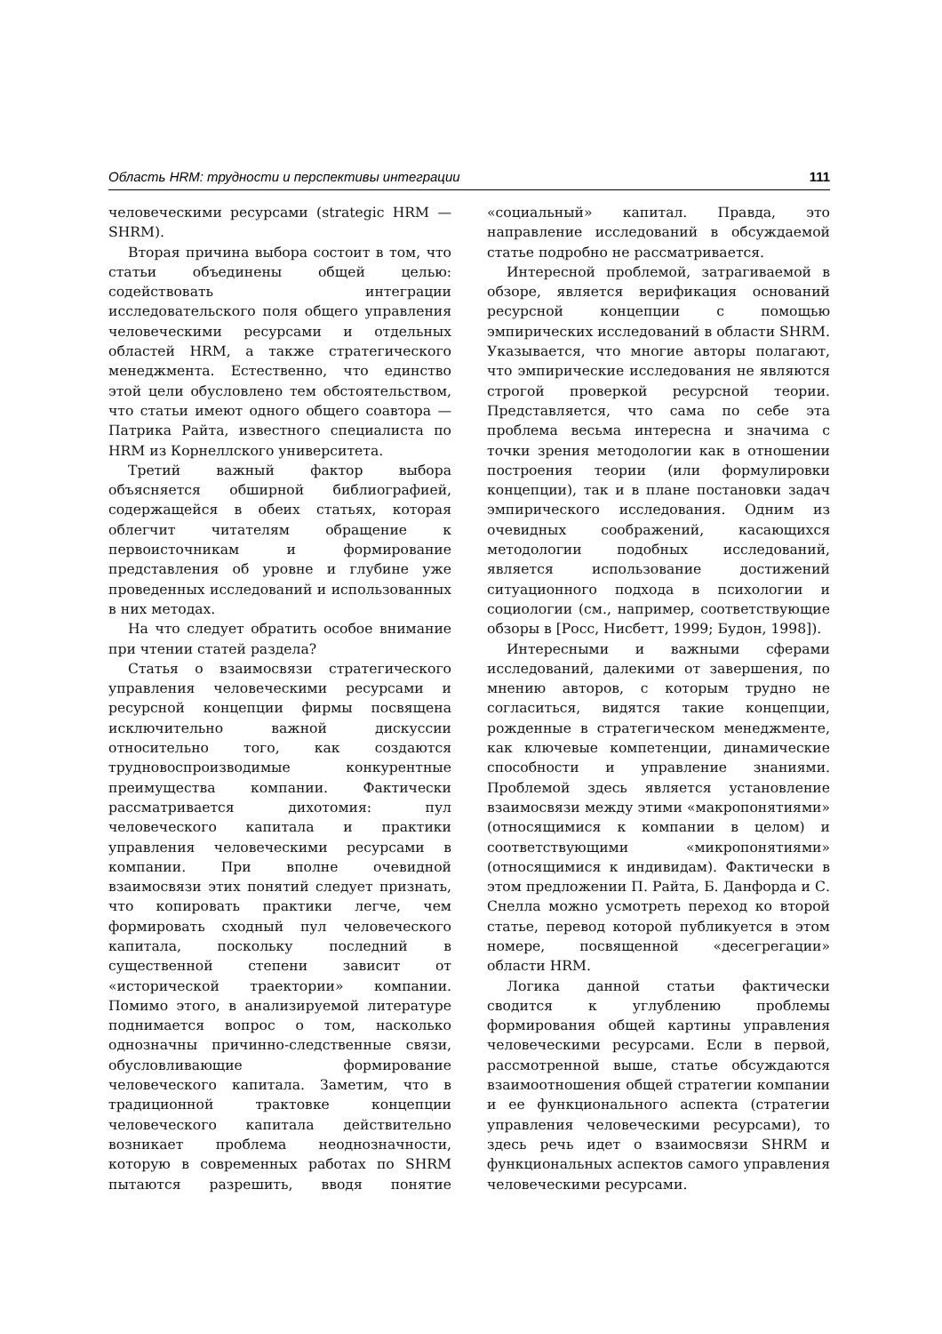Область HRM: трудности и перспективы интеграции 111
человеческими ресурсами (strategic HRM — SHRM).
Вторая причина выбора состоит в том, что статьи объединены общей целью: содействовать интеграции исследовательского поля общего управления человеческими ресурсами и отдельных областей HRM, а также стратегического менеджмента. Естественно, что единство этой цели обусловлено тем обстоятельством, что статьи имеют одного общего соавтора — Патрика Райта, известного специалиста по HRM из Корнеллского университета.
Третий важный фактор выбора объясняется обширной библиографией, содержащейся в обеих статьях, которая облегчит читателям обращение к первоисточникам и формирование представления об уровне и глубине уже проведенных исследований и использованных в них методах.
На что следует обратить особое внимание при чтении статей раздела?
Статья о взаимосвязи стратегического управления человеческими ресурсами и ресурсной концепции фирмы посвящена исключительно важной дискуссии относительно того, как создаются трудновоспроизводимые конкурентные преимущества компании. Фактически рассматривается дихотомия: пул человеческого капитала и практики управления человеческими ресурсами в компании. При вполне очевидной взаимосвязи этих понятий следует признать, что копировать практики легче, чем формировать сходный пул человеческого капитала, поскольку последний в существенной степени зависит от «исторической траектории» компании. Помимо этого, в анализируемой литературе поднимается вопрос о том, насколько однозначны причинно-следственные связи, обусловливающие формирование человеческого капитала. Заметим, что в традиционной трактовке концепции человеческого капитала действительно возникает проблема неоднозначности, которую в современных работах по SHRM пытаются разрешить, вводя понятие «социальный» капитал. Правда, это направление исследований в обсуждаемой статье подробно не рассматривается.
Интересной проблемой, затрагиваемой в обзоре, является верификация оснований ресурсной концепции с помощью эмпирических исследований в области SHRM. Указывается, что многие авторы полагают, что эмпирические исследования не являются строгой проверкой ресурсной теории. Представляется, что сама по себе эта проблема весьма интересна и значима с точки зрения методологии как в отношении построения теории (или формулировки концепции), так и в плане постановки задач эмпирического исследования. Одним из очевидных соображений, касающихся методологии подобных исследований, является использование достижений ситуационного подхода в психологии и социологии (см., например, соответствующие обзоры в [Росс, Нисбетт, 1999; Будон, 1998]).
Интересными и важными сферами исследований, далекими от завершения, по мнению авторов, с которым трудно не согласиться, видятся такие концепции, рожденные в стратегическом менеджменте, как ключевые компетенции, динамические способности и управление знаниями. Проблемой здесь является установление взаимосвязи между этими «макропонятиями» (относящимися к компании в целом) и соответствующими «микропонятиями» (относящимися к индивидам). Фактически в этом предложении П. Райта, Б. Данфорда и С. Снелла можно усмотреть переход ко второй статье, перевод которой публикуется в этом номере, посвященной «десегрегации» области HRM.
Логика данной статьи фактически сводится к углублению проблемы формирования общей картины управления человеческими ресурсами. Если в первой, рассмотренной выше, статье обсуждаются взаимоотношения общей стратегии компании и ее функционального аспекта (стратегии управления человеческими ресурсами), то здесь речь идет о взаимосвязи SHRM и функциональных аспектов самого управления человеческими ресурсами.